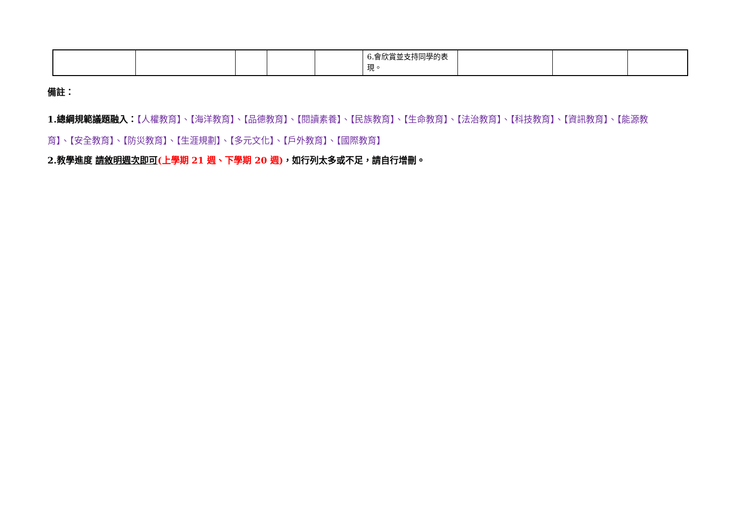| | | | | | 6.會欣賞並支持同學的表現。 | | | |
備註：
1.總綱規範議題融入：【人權教育】、【海洋教育】、【品德教育】、【閱讀素養】、【民族教育】、【生命教育】、【法治教育】、【科技教育】、【資訊教育】、【能源教育】、【安全教育】、【防災教育】、【生涯規劃】、【多元文化】、【戶外教育】、【國際教育】
2.教學進度 請敘明週次即可(上學期 21 週、下學期 20 週)，如行列太多或不足，請自行增刪。